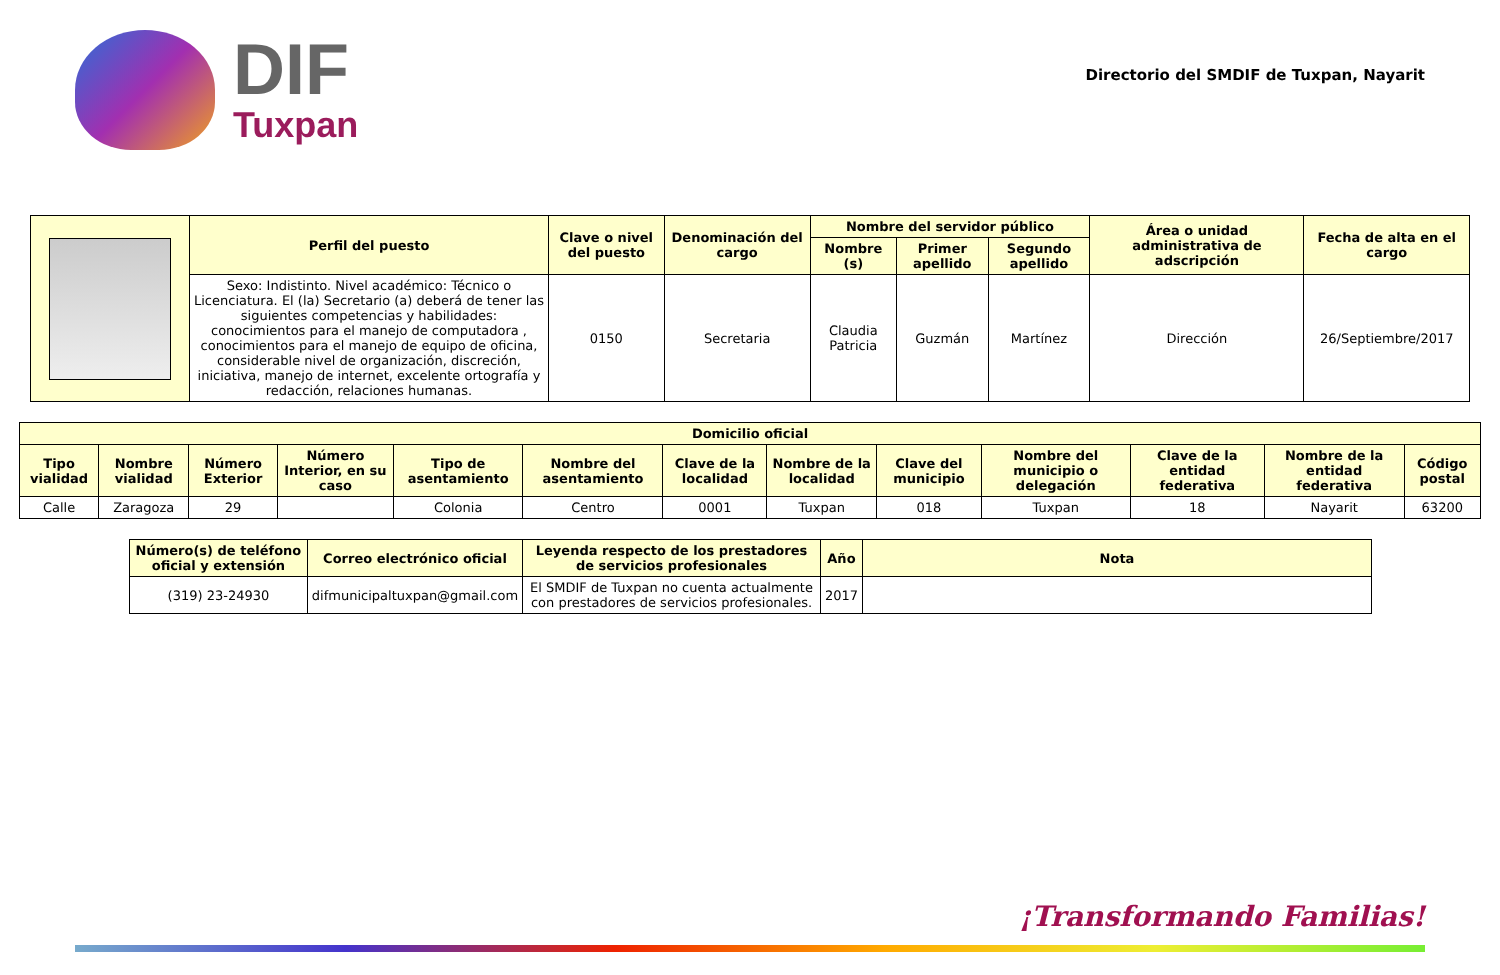DIF
Tuxpan
Directorio del SMDIF de Tuxpan, Nayarit
| | Perfil del puesto | Clave o nivel del puesto | Denominación del cargo | Nombre del servidor público | | | Área o unidad administrativa de adscripción | Fecha de alta en el cargo |
| | | | | Nombre (s) | Primer apellido | Segundo apellido | | |
| | Sexo: Indistinto. Nivel académico: Técnico o Licenciatura. El (la) Secretario (a) deberá de tener las siguientes competencias y habilidades: conocimientos para el manejo de computadora , conocimientos para el manejo de equipo de oficina, considerable nivel de organización, discreción, iniciativa, manejo de internet, excelente ortografía y redacción, relaciones humanas. | 0150 | Secretaria | Claudia Patricia | Guzmán | Martínez | Dirección | 26/Septiembre/2017 |
| Domicilio oficial | | | | | | | | | | | | |
| --- | --- | --- | --- | --- | --- | --- | --- | --- | --- | --- | --- | --- |
| Tipo vialidad | Nombre vialidad | Número Exterior | Número Interior, en su caso | Tipo de asentamiento | Nombre del asentamiento | Clave de la localidad | Nombre de la localidad | Clave del municipio | Nombre del municipio o delegación | Clave de la entidad federativa | Nombre de la entidad federativa | Código postal |
| Calle | Zaragoza | 29 | | Colonia | Centro | 0001 | Tuxpan | 018 | Tuxpan | 18 | Nayarit | 63200 |
| Número(s) de teléfono oficial y extensión | Correo electrónico oficial | Leyenda respecto de los prestadores de servicios profesionales | Año | Nota |
| --- | --- | --- | --- | --- |
| (319) 23-24930 | difmunicipaltuxpan@gmail.com | El SMDIF de Tuxpan no cuenta actualmente con prestadores de servicios profesionales. | 2017 | |
¡Transformando Familias!